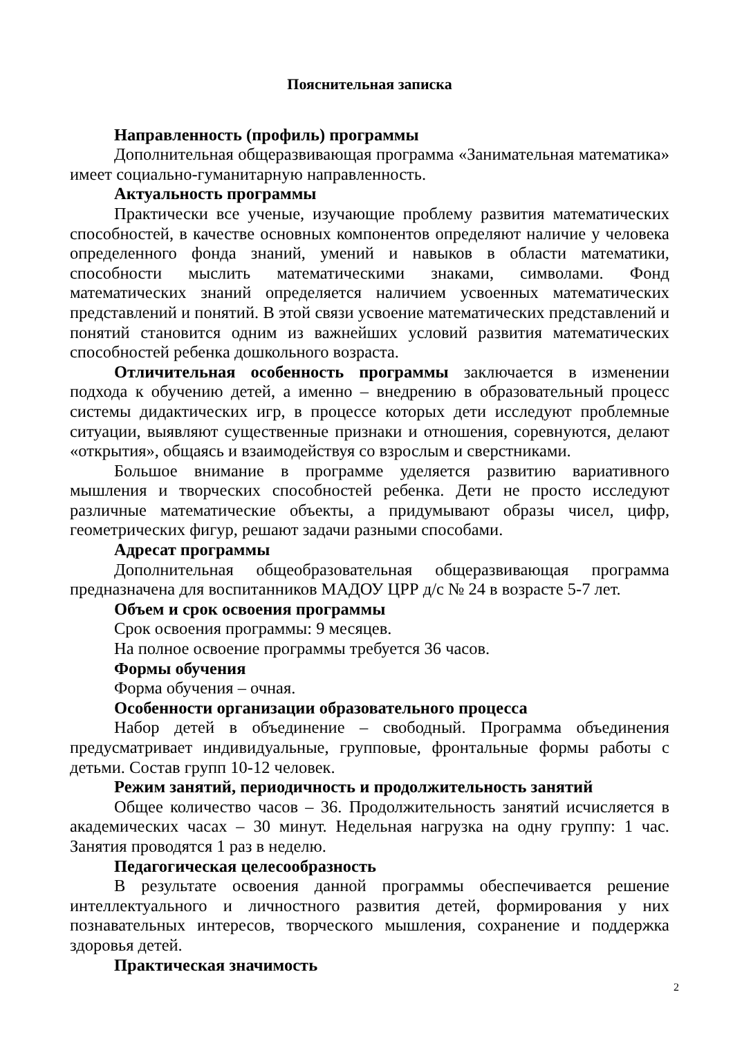Пояснительная записка
Направленность (профиль) программы
Дополнительная общеразвивающая программа «Занимательная математика» имеет социально-гуманитарную направленность.
Актуальность программы
Практически все ученые, изучающие проблему развития математических способностей, в качестве основных компонентов определяют наличие у человека определенного фонда знаний, умений и навыков в области математики, способности мыслить математическими знаками, символами. Фонд математических знаний определяется наличием усвоенных математических представлений и понятий. В этой связи усвоение математических представлений и понятий становится одним из важнейших условий развития математических способностей ребенка дошкольного возраста.
Отличительная особенность программы заключается в изменении подхода к обучению детей, а именно – внедрению в образовательный процесс системы дидактических игр, в процессе которых дети исследуют проблемные ситуации, выявляют существенные признаки и отношения, соревнуются, делают «открытия», общаясь и взаимодействуя со взрослым и сверстниками.
Большое внимание в программе уделяется развитию вариативного мышления и творческих способностей ребенка. Дети не просто исследуют различные математические объекты, а придумывают образы чисел, цифр, геометрических фигур, решают задачи разными способами.
Адресат программы
Дополнительная общеобразовательная общеразвивающая программа предназначена для воспитанников МАДОУ ЦРР д/с № 24 в возрасте 5-7 лет.
Объем и срок освоения программы
Срок освоения программы: 9 месяцев.
На полное освоение программы требуется 36 часов.
Формы обучения
Форма обучения – очная.
Особенности организации образовательного процесса
Набор детей в объединение – свободный. Программа объединения предусматривает индивидуальные, групповые, фронтальные формы работы с детьми. Состав групп 10-12 человек.
Режим занятий, периодичность и продолжительность занятий
Общее количество часов – 36. Продолжительность занятий исчисляется в академических часах – 30 минут. Недельная нагрузка на одну группу: 1 час. Занятия проводятся 1 раз в неделю.
Педагогическая целесообразность
В результате освоения данной программы обеспечивается решение интеллектуального и личностного развития детей, формирования у них познавательных интересов, творческого мышления, сохранение и поддержка здоровья детей.
Практическая значимость
2